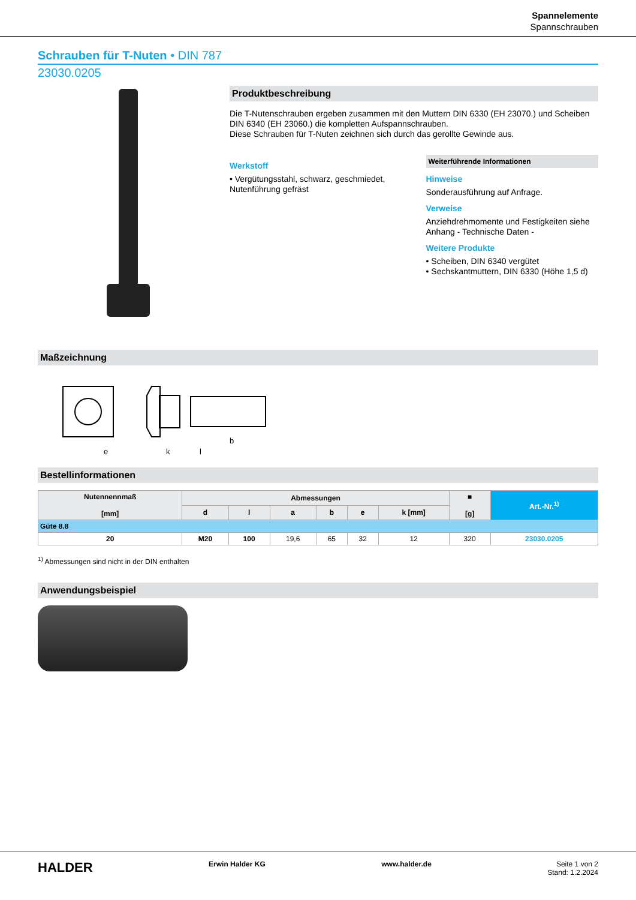Spannelemente
Spannschrauben
Schrauben für T-Nuten • DIN 787
23030.0205
Produktbeschreibung
Die T-Nutenschrauben ergeben zusammen mit den Muttern DIN 6330 (EH 23070.) und Scheiben DIN 6340 (EH 23060.) die kompletten Aufspannschrauben.
Diese Schrauben für T-Nuten zeichnen sich durch das gerollte Gewinde aus.
Werkstoff
• Vergütungsstahl, schwarz, geschmiedet, Nutenführung gefräst
Weiterführende Informationen
Hinweise
Sonderausführung auf Anfrage.
Verweise
Anziehdrehmomente und Festigkeiten siehe Anhang - Technische Daten -
Weitere Produkte
• Scheiben, DIN 6340 vergütet
• Sechskantmuttern, DIN 6330 (Höhe 1,5 d)
Maßzeichnung
e
k
l
b
Bestellinformationen
| Nutennennmaß [mm] | Abmessungen | | | | | | ■ [g] | Art.-Nr.<sup>1)</sup> |
| --- | --- | --- | --- | --- | --- | --- | --- | --- |
| | d | l | a | b | e | k [mm] | | |
| Güte 8.8 | | | | | | | | |
| 20 | M20 | 100 | 19,6 | 65 | 32 | 12 | 320 | 23030.0205 |
<sup>1)</sup> Abmessungen sind nicht in der DIN enthalten
Anwendungsbeispiel
HALDER Erwin Halder KG www.halder.de Seite 1 von 2
Stand: 1.2.2024